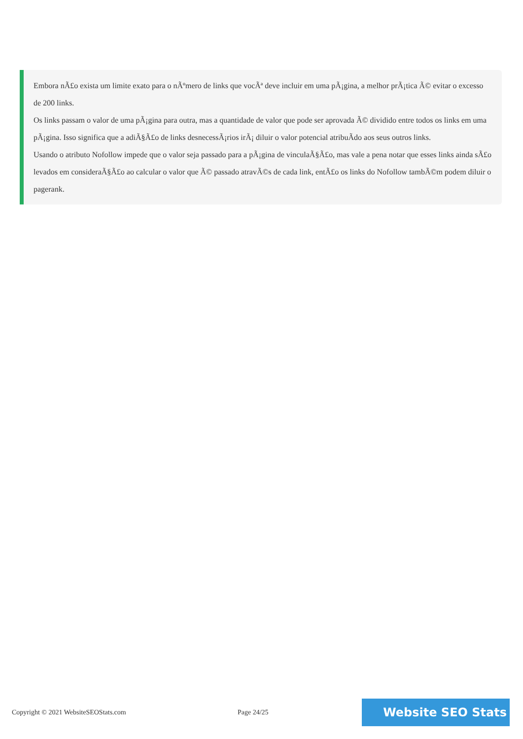Embora nÃ£o exista um limite exato para o nÃºmero de links que vocÃª deve incluir em uma pÃ¡gina, a melhor prÃ¡tica Ã© evitar o excesso de 200 links.
Os links passam o valor de uma pÃ¡gina para outra, mas a quantidade de valor que pode ser aprovada Ã© dividido entre todos os links em uma pÃ¡gina. Isso significa que a adiÃ§Ã£o de links desnecessÃ¡rios irÃ¡ diluir o valor potencial atribuÃdo aos seus outros links.
Usando o atributo Nofollow impede que o valor seja passado para a pÃ¡gina de vinculaÃ§Ã£o, mas vale a pena notar que esses links ainda sÃ£o levados em consideraÃ§Ã£o ao calcular o valor que Ã© passado atravÃ©s de cada link, entÃ£o os links do Nofollow tambÃ©m podem diluir o pagerank.
Copyright © 2021 WebsiteSEOStats.com Page 24/25
Website SEO Stats